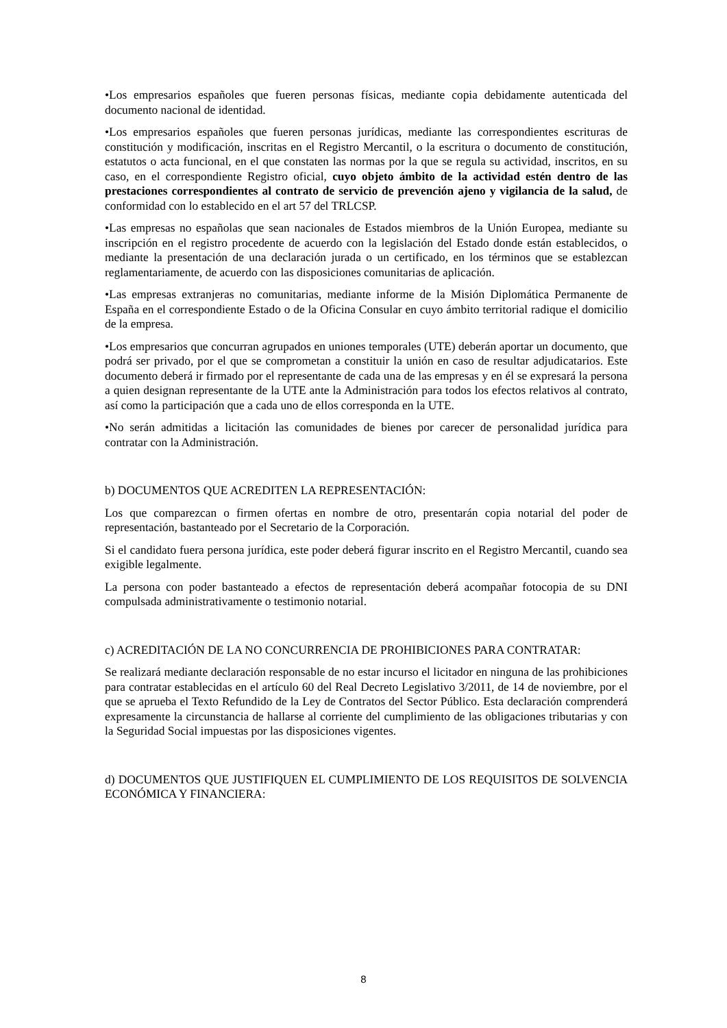•Los empresarios españoles que fueren personas físicas, mediante copia debidamente autenticada del documento nacional de identidad.
•Los empresarios españoles que fueren personas jurídicas, mediante las correspondientes escrituras de constitución y modificación, inscritas en el Registro Mercantil, o la escritura o documento de constitución, estatutos o acta funcional, en el que constaten las normas por la que se regula su actividad, inscritos, en su caso, en el correspondiente Registro oficial, cuyo objeto ámbito de la actividad estén dentro de las prestaciones correspondientes al contrato de servicio de prevención ajeno y vigilancia de la salud, de conformidad con lo establecido en el art 57 del TRLCSP.
•Las empresas no españolas que sean nacionales de Estados miembros de la Unión Europea, mediante su inscripción en el registro procedente de acuerdo con la legislación del Estado donde están establecidos, o mediante la presentación de una declaración jurada o un certificado, en los términos que se establezcan reglamentariamente, de acuerdo con las disposiciones comunitarias de aplicación.
•Las empresas extranjeras no comunitarias, mediante informe de la Misión Diplomática Permanente de España en el correspondiente Estado o de la Oficina Consular en cuyo ámbito territorial radique el domicilio de la empresa.
•Los empresarios que concurran agrupados en uniones temporales (UTE) deberán aportar un documento, que podrá ser privado, por el que se comprometan a constituir la unión en caso de resultar adjudicatarios. Este documento deberá ir firmado por el representante de cada una de las empresas y en él se expresará la persona a quien designan representante de la UTE ante la Administración para todos los efectos relativos al contrato, así como la participación que a cada uno de ellos corresponda en la UTE.
•No serán admitidas a licitación las comunidades de bienes por carecer de personalidad jurídica para contratar con la Administración.
b) DOCUMENTOS QUE ACREDITEN LA REPRESENTACIÓN:
Los que comparezcan o firmen ofertas en nombre de otro, presentarán copia notarial del poder de representación, bastanteado por el Secretario de la Corporación.
Si el candidato fuera persona jurídica, este poder deberá figurar inscrito en el Registro Mercantil, cuando sea exigible legalmente.
La persona con poder bastanteado a efectos de representación deberá acompañar fotocopia de su DNI compulsada administrativamente o testimonio notarial.
c) ACREDITACIÓN DE LA NO CONCURRENCIA DE PROHIBICIONES PARA CONTRATAR:
Se realizará mediante declaración responsable de no estar incurso el licitador en ninguna de las prohibiciones para contratar establecidas en el artículo 60 del Real Decreto Legislativo 3/2011, de 14 de noviembre, por el que se aprueba el Texto Refundido de la Ley de Contratos del Sector Público. Esta declaración comprenderá expresamente la circunstancia de hallarse al corriente del cumplimiento de las obligaciones tributarias y con la Seguridad Social impuestas por las disposiciones vigentes.
d) DOCUMENTOS QUE JUSTIFIQUEN EL CUMPLIMIENTO DE LOS REQUISITOS DE SOLVENCIA ECONÓMICA Y FINANCIERA:
8